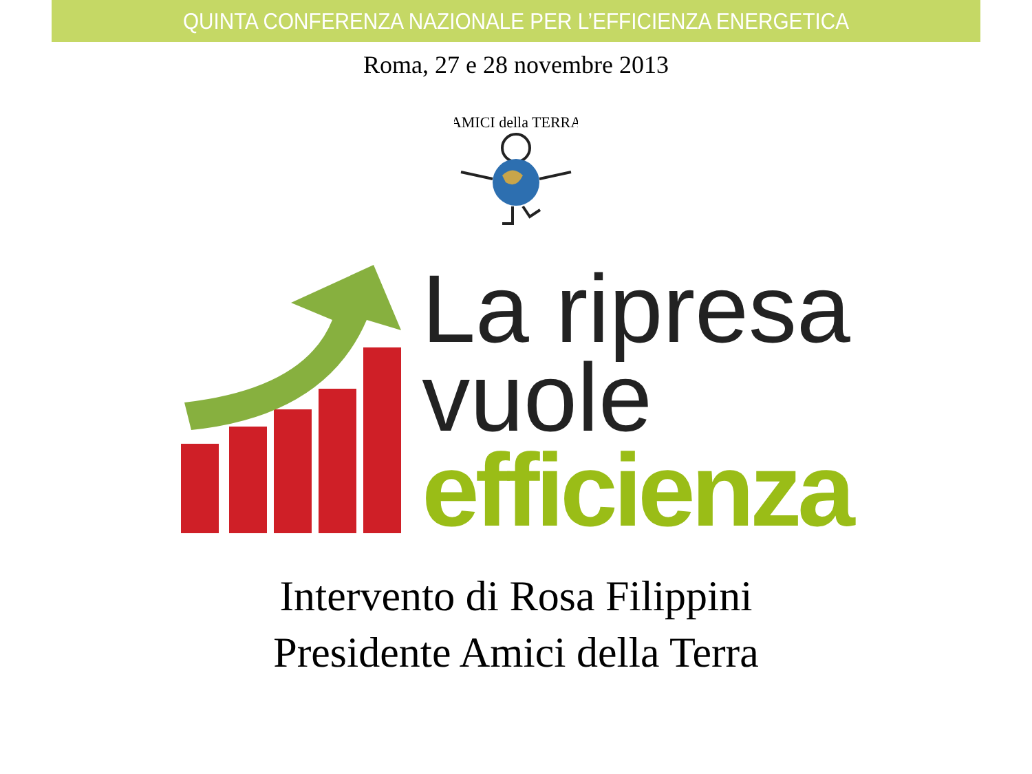QUINTA CONFERENZA NAZIONALE PER L’EFFICIENZA ENERGETICA
Roma, 27 e 28 novembre 2013
AMICI della TERRA
La ripresa
vuole
efficienza
Intervento di Rosa Filippini
Presidente Amici della Terra